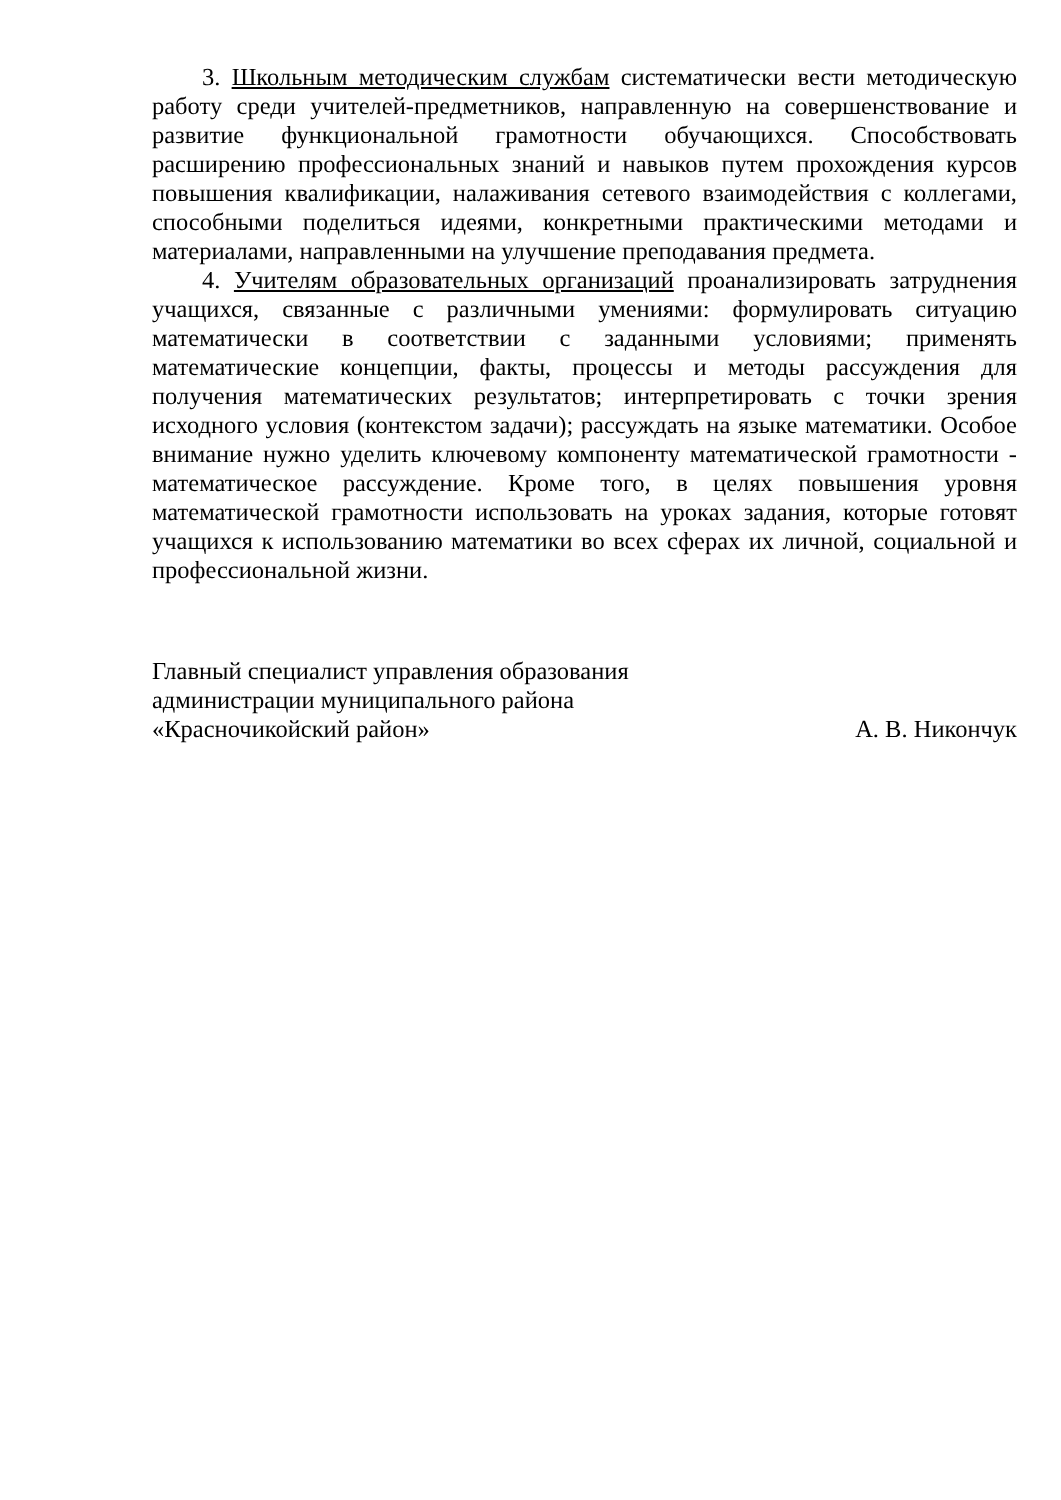3. Школьным методическим службам систематически вести методическую работу среди учителей-предметников, направленную на совершенствование и развитие функциональной грамотности обучающихся. Способствовать расширению профессиональных знаний и навыков путем прохождения курсов повышения квалификации, налаживания сетевого взаимодействия с коллегами, способными поделиться идеями, конкретными практическими методами и материалами, направленными на улучшение преподавания предмета.
4. Учителям образовательных организаций проанализировать затруднения учащихся, связанные с различными умениями: формулировать ситуацию математически в соответствии с заданными условиями; применять математические концепции, факты, процессы и методы рассуждения для получения математических результатов; интерпретировать с точки зрения исходного условия (контекстом задачи); рассуждать на языке математики. Особое внимание нужно уделить ключевому компоненту математической грамотности - математическое рассуждение. Кроме того, в целях повышения уровня математической грамотности использовать на уроках задания, которые готовят учащихся к использованию математики во всех сферах их личной, социальной и профессиональной жизни.
Главный специалист управления образования
администрации муниципального района
«Красночикойский район» А. В. Никончук